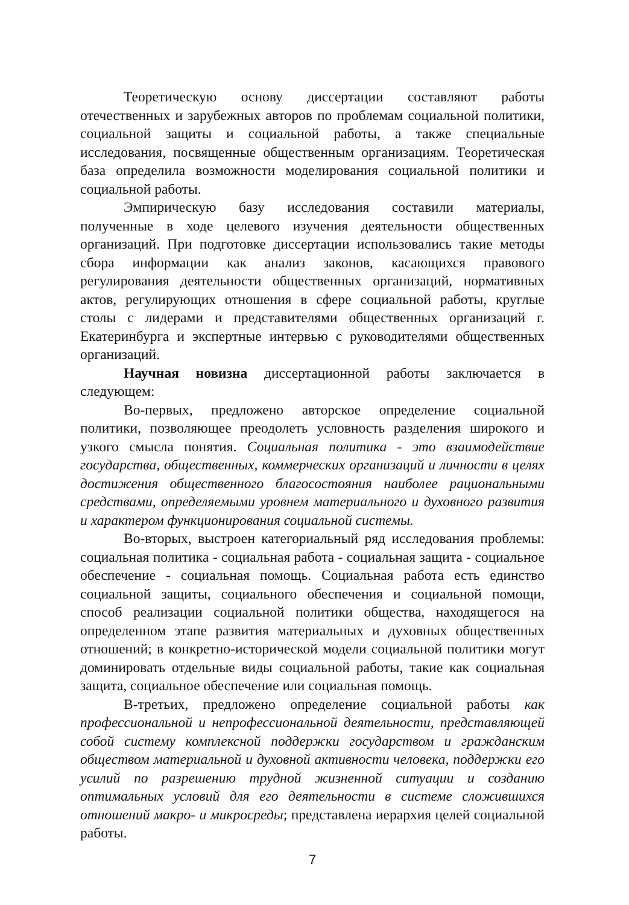Теоретическую основу диссертации составляют работы отечественных и зарубежных авторов по проблемам социальной политики, социальной защиты и социальной работы, а также специальные исследования, посвященные общественным организациям. Теоретическая база определила возможности моделирования социальной политики и социальной работы.
Эмпирическую базу исследования составили материалы, полученные в ходе целевого изучения деятельности общественных организаций. При подготовке диссертации использовались такие методы сбора информации как анализ законов, касающихся правового регулирования деятельности общественных организаций, нормативных актов, регулирующих отношения в сфере социальной работы, круглые столы с лидерами и представителями общественных организаций г. Екатеринбурга и экспертные интервью с руководителями общественных организаций.
Научная новизна диссертационной работы заключается в следующем:
Во-первых, предложено авторское определение социальной политики, позволяющее преодолеть условность разделения широкого и узкого смысла понятия. Социальная политика - это взаимодействие государства, общественных, коммерческих организаций и личности в целях достижения общественного благосостояния наиболее рациональными средствами, определяемыми уровнем материального и духовного развития и характером функционирования социальной системы.
Во-вторых, выстроен категориальный ряд исследования проблемы: социальная политика - социальная работа - социальная защита - социальное обеспечение - социальная помощь. Социальная работа есть единство социальной защиты, социального обеспечения и социальной помощи, способ реализации социальной политики общества, находящегося на определенном этапе развития материальных и духовных общественных отношений; в конкретно-исторической модели социальной политики могут доминировать отдельные виды социальной работы, такие как социальная защита, социальное обеспечение или социальная помощь.
В-третьих, предложено определение социальной работы как профессиональной и непрофессиональной деятельности, представляющей собой систему комплексной поддержки государством и гражданским обществом материальной и духовной активности человека, поддержки его усилий по разрешению трудной жизненной ситуации и созданию оптимальных условий для его деятельности в системе сложившихся отношений макро- и микросреды; представлена иерархия целей социальной работы.
7